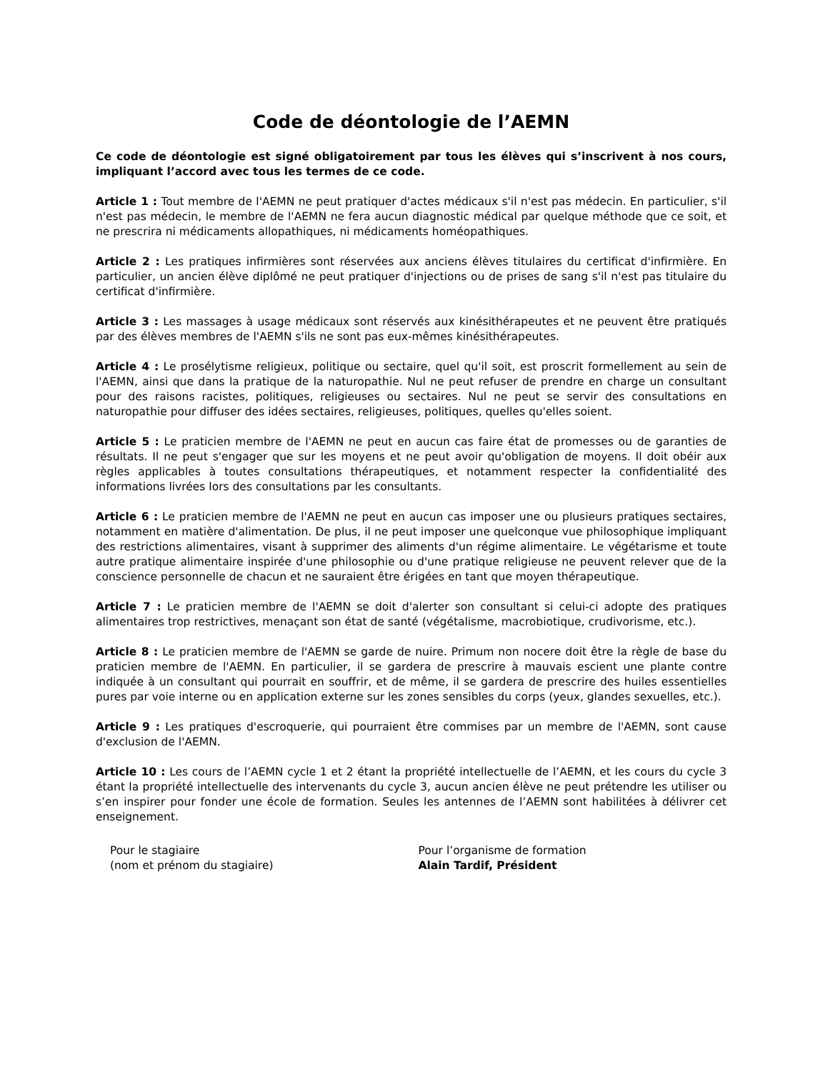Code de déontologie de l’AEMN
Ce code de déontologie est signé obligatoirement par tous les élèves qui s’inscrivent à nos cours, impliquant l’accord avec tous les termes de ce code.
Article 1 : Tout membre de l'AEMN ne peut pratiquer d'actes médicaux s'il n'est pas médecin. En particulier, s'il n'est pas médecin, le membre de l'AEMN ne fera aucun diagnostic médical par quelque méthode que ce soit, et ne prescrira ni médicaments allopathiques, ni médicaments homéopathiques.
Article 2 : Les pratiques infirmières sont réservées aux anciens élèves titulaires du certificat d'infirmière. En particulier, un ancien élève diplômé ne peut pratiquer d'injections ou de prises de sang s'il n'est pas titulaire du certificat d'infirmière.
Article 3 : Les massages à usage médicaux sont réservés aux kinésithérapeutes et ne peuvent être pratiqués par des élèves membres de l'AEMN s'ils ne sont pas eux-mêmes kinésithérapeutes.
Article 4 : Le prosélytisme religieux, politique ou sectaire, quel qu'il soit, est proscrit formellement au sein de l'AEMN, ainsi que dans la pratique de la naturopathie. Nul ne peut refuser de prendre en charge un consultant pour des raisons racistes, politiques, religieuses ou sectaires. Nul ne peut se servir des consultations en naturopathie pour diffuser des idées sectaires, religieuses, politiques, quelles qu'elles soient.
Article 5 : Le praticien membre de l'AEMN ne peut en aucun cas faire état de promesses ou de garanties de résultats. Il ne peut s'engager que sur les moyens et ne peut avoir qu'obligation de moyens. Il doit obéir aux règles applicables à toutes consultations thérapeutiques, et notamment respecter la confidentialité des informations livrées lors des consultations par les consultants.
Article 6 : Le praticien membre de l'AEMN ne peut en aucun cas imposer une ou plusieurs pratiques sectaires, notamment en matière d'alimentation. De plus, il ne peut imposer une quelconque vue philosophique impliquant des restrictions alimentaires, visant à supprimer des aliments d'un régime alimentaire. Le végétarisme et toute autre pratique alimentaire inspirée d'une philosophie ou d'une pratique religieuse ne peuvent relever que de la conscience personnelle de chacun et ne sauraient être érigées en tant que moyen thérapeutique.
Article 7 : Le praticien membre de l'AEMN se doit d'alerter son consultant si celui-ci adopte des pratiques alimentaires trop restrictives, menaçant son état de santé (végétalisme, macrobiotique, crudivorisme, etc.).
Article 8 : Le praticien membre de l'AEMN se garde de nuire. Primum non nocere doit être la règle de base du praticien membre de l'AEMN. En particulier, il se gardera de prescrire à mauvais escient une plante contre indiquée à un consultant qui pourrait en souffrir, et de même, il se gardera de prescrire des huiles essentielles pures par voie interne ou en application externe sur les zones sensibles du corps (yeux, glandes sexuelles, etc.).
Article 9 : Les pratiques d'escroquerie, qui pourraient être commises par un membre de l'AEMN, sont cause d'exclusion de l'AEMN.
Article 10 : Les cours de l’AEMN cycle 1 et 2 étant la propriété intellectuelle de l’AEMN, et les cours du cycle 3 étant la propriété intellectuelle des intervenants du cycle 3, aucun ancien élève ne peut prétendre les utiliser ou s’en inspirer pour fonder une école de formation. Seules les antennes de l’AEMN sont habilitées à délivrer cet enseignement.
Pour le stagiaire
(nom et prénom du stagiaire)
Pour l’organisme de formation
Alain Tardif, Président